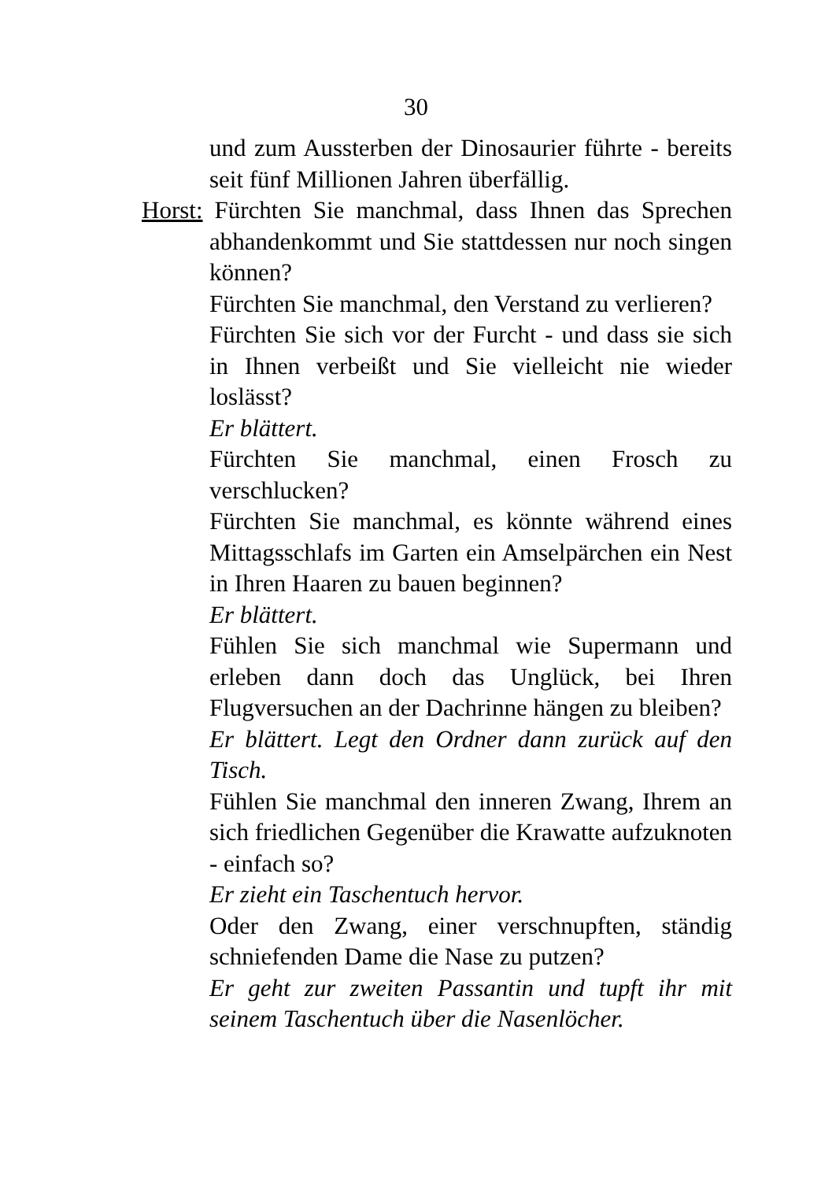30
und zum Aussterben der Dinosaurier führte - bereits seit fünf Millionen Jahren überfällig.
Horst: Fürchten Sie manchmal, dass Ihnen das Sprechen abhandenkommt und Sie stattdessen nur noch singen können?
Fürchten Sie manchmal, den Verstand zu verlieren?
Fürchten Sie sich vor der Furcht - und dass sie sich in Ihnen verbeißt und Sie vielleicht nie wieder loslässt?
Er blättert.
Fürchten Sie manchmal, einen Frosch zu verschlucken?
Fürchten Sie manchmal, es könnte während eines Mittagsschlafs im Garten ein Amselpärchen ein Nest in Ihren Haaren zu bauen beginnen?
Er blättert.
Fühlen Sie sich manchmal wie Supermann und erleben dann doch das Unglück, bei Ihren Flugversuchen an der Dachrinne hängen zu bleiben?
Er blättert. Legt den Ordner dann zurück auf den Tisch.
Fühlen Sie manchmal den inneren Zwang, Ihrem an sich friedlichen Gegenüber die Krawatte aufzuknoten - einfach so?
Er zieht ein Taschentuch hervor.
Oder den Zwang, einer verschnupften, ständig schniefenden Dame die Nase zu putzen?
Er geht zur zweiten Passantin und tupft ihr mit seinem Taschentuch über die Nasenlöcher.